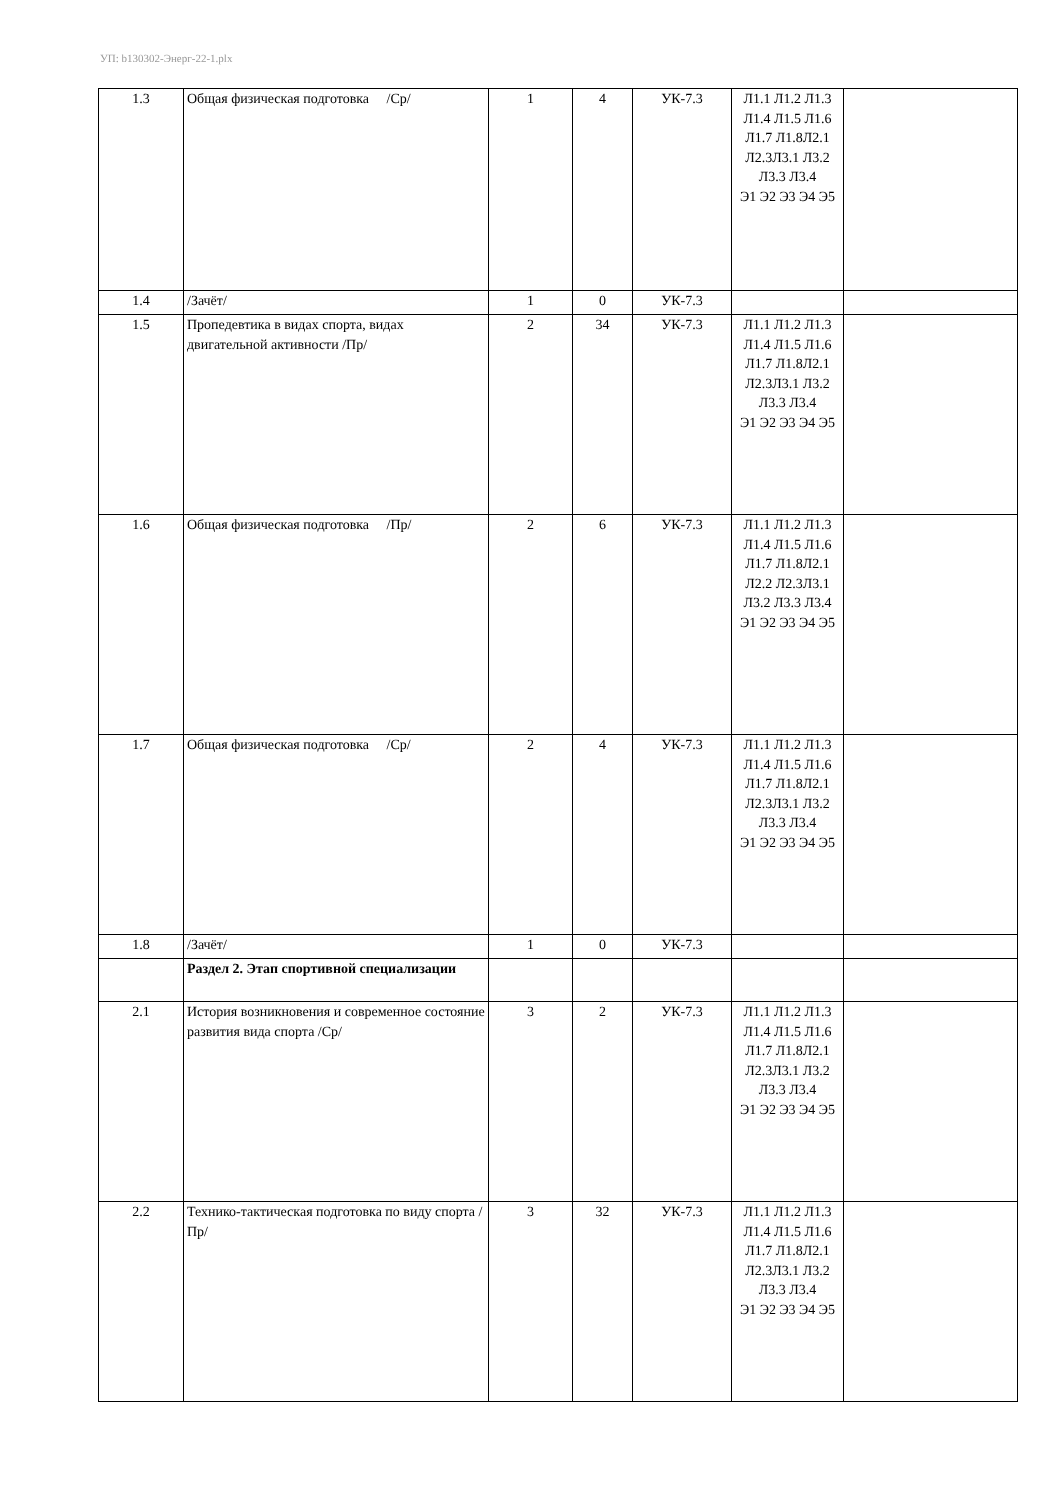УП: b130302-Энерг-22-1.plx
| 1.3 | Общая физическая подготовка /Ср/ | 1 | 4 | УК-7.3 | Л1.1 Л1.2 Л1.3 Л1.4 Л1.5 Л1.6 Л1.7 Л1.8Л2.1 Л2.3Л3.1 Л3.2 Л3.3 Л3.4 Э1 Э2 Э3 Э4 Э5 | |
| 1.4 | /Зачёт/ | 1 | 0 | УК-7.3 | | |
| 1.5 | Пропедевтика в видах спорта, видах двигательной активности /Пр/ | 2 | 34 | УК-7.3 | Л1.1 Л1.2 Л1.3 Л1.4 Л1.5 Л1.6 Л1.7 Л1.8Л2.1 Л2.3Л3.1 Л3.2 Л3.3 Л3.4 Э1 Э2 Э3 Э4 Э5 | |
| 1.6 | Общая физическая подготовка /Пр/ | 2 | 6 | УК-7.3 | Л1.1 Л1.2 Л1.3 Л1.4 Л1.5 Л1.6 Л1.7 Л1.8Л2.1 Л2.2 Л2.3Л3.1 Л3.2 Л3.3 Л3.4 Э1 Э2 Э3 Э4 Э5 | |
| 1.7 | Общая физическая подготовка /Ср/ | 2 | 4 | УК-7.3 | Л1.1 Л1.2 Л1.3 Л1.4 Л1.5 Л1.6 Л1.7 Л1.8Л2.1 Л2.3Л3.1 Л3.2 Л3.3 Л3.4 Э1 Э2 Э3 Э4 Э5 | |
| 1.8 | /Зачёт/ | 1 | 0 | УК-7.3 | | |
| | Раздел 2. Этап спортивной специализации | | | | | |
| 2.1 | История возникновения и современное состояние развития вида спорта /Ср/ | 3 | 2 | УК-7.3 | Л1.1 Л1.2 Л1.3 Л1.4 Л1.5 Л1.6 Л1.7 Л1.8Л2.1 Л2.3Л3.1 Л3.2 Л3.3 Л3.4 Э1 Э2 Э3 Э4 Э5 | |
| 2.2 | Технико-тактическая подготовка по виду спорта /Пр/ | 3 | 32 | УК-7.3 | Л1.1 Л1.2 Л1.3 Л1.4 Л1.5 Л1.6 Л1.7 Л1.8Л2.1 Л2.3Л3.1 Л3.2 Л3.3 Л3.4 Э1 Э2 Э3 Э4 Э5 | |